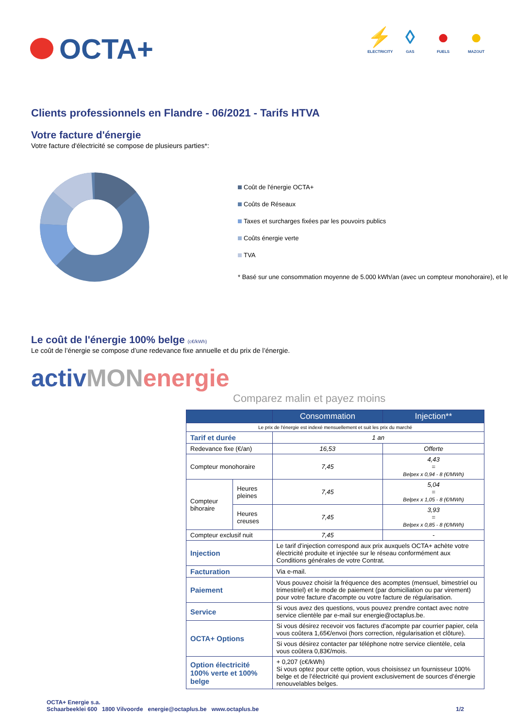OCTA+
⚡
ELECTRICITY
◊
GAS
●
FUELS
●
MAZOUT
Clients professionnels en Flandre - 06/2021 - Tarifs HTVA
Votre facture d'énergie
Votre facture d'électricité se compose de plusieurs parties*:
Coût de l'énergie OCTA+
Coûts de Réseaux
Taxes et surcharges fixées par les pouvoirs publics
Coûts énergie verte
TVA
* Basé sur une consommation moyenne de 5.000 kWh/an (avec un compteur monohoraire), et le
Le coût de l'énergie 100% belge (c€/kWh)
Le coût de l’énergie se compose d’une redevance fixe annuelle et du prix de l’énergie.
activMON energie
Comparez malin et payez moins
| | | Consommation | Injection** |
| --- | --- | --- | --- |
| Le prix de l'énergie est indexé mensuellement et suit les prix du marché | | | |
| Tarif et durée | | 1 an | |
| Redevance fixe (€/an) | | 16,53 | Offerte |
| Compteur monohoraire | | 7,45 | 4,43 = Belpex x 0,94 - 8 (€/MWh) |
| Compteur bihoraire | Heures pleines | 7,45 | 5,04 = Belpex x 1,05 - 8 (€/MWh) |
| | Heures creuses | 7,45 | 3,93 = Belpex x 0,85 - 8 (€/MWh) |
| Compteur exclusif nuit | | 7,45 | - |
| Injection | | Le tarif d’injection correspond aux prix auxquels OCTA+ achète votre électricité produite et injectée sur le réseau conformément aux Conditions générales de votre Contrat. | |
| Facturation | | Via e-mail. | |
| Paiement | | Vous pouvez choisir la fréquence des acomptes (mensuel, bimestriel ou trimestriel) et le mode de paiement (par domiciliation ou par virement) pour votre facture d'acompte ou votre facture de régularisation. | |
| Service | | Si vous avez des questions, vous pouvez prendre contact avec notre service clientèle par e-mail sur energie@octaplus.be. | |
| OCTA+ Options | | Si vous désirez recevoir vos factures d'acompte par courrier papier, cela vous coûtera 1,65€/envoi (hors correction, régularisation et clôture). | |
| | | Si vous désirez contacter par téléphone notre service clientèle, cela vous coûtera 0,83€/mois. | |
| Option électricité 100% verte et 100% belge | | + 0,207 (c€/kWh) Si vous optez pour cette option, vous choisissez un fournisseur 100% belge et de l’électricité qui provient exclusivement de sources d’énergie renouvelables belges. | |
OCTA+ Energie s.a.
Schaarbeeklei 600 1800 Vilvoorde energie@octaplus.be www.octaplus.be
1/2